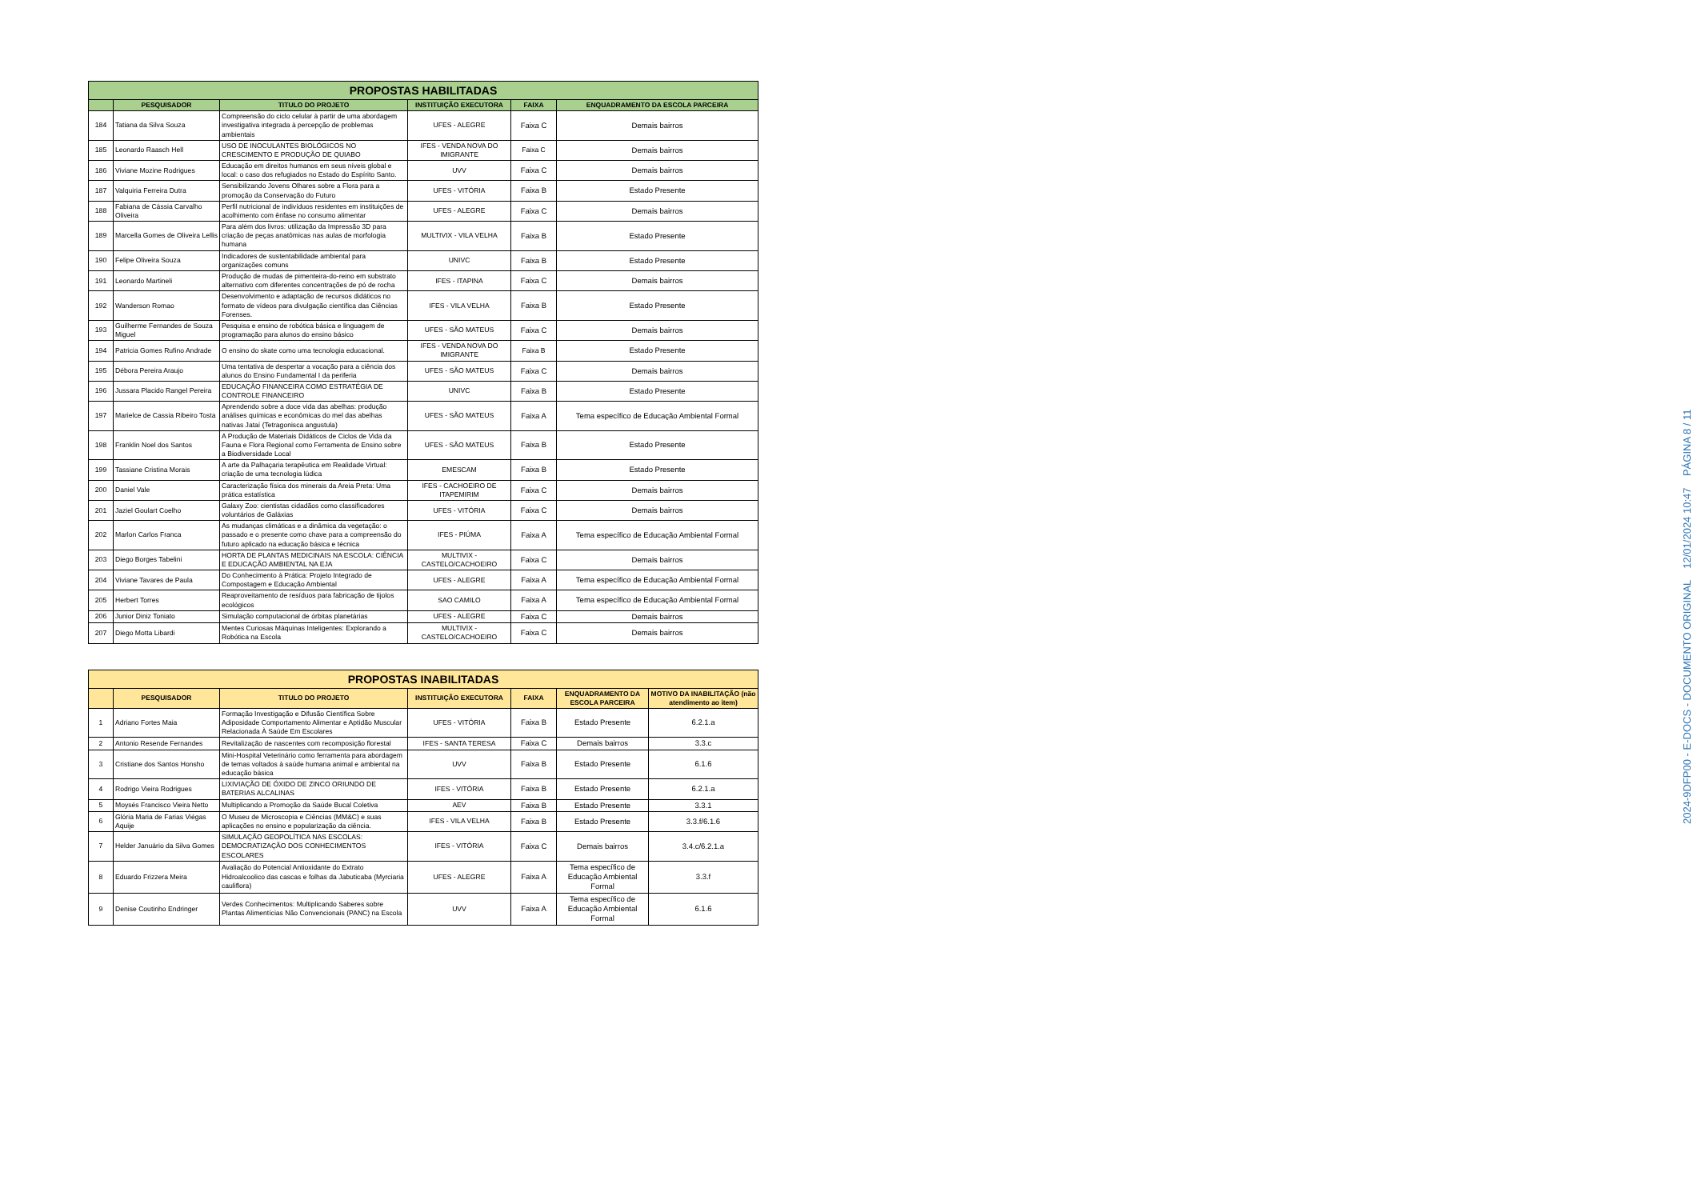| PROPOSTAS HABILITADAS | | | | | |
| | PESQUISADOR | TITULO DO PROJETO | INSTITUIÇÃO EXECUTORA | FAIXA | ENQUADRAMENTO DA ESCOLA PARCEIRA |
| 184 | Tatiana da Silva Souza | Compreensão do ciclo celular à partir de uma abordagem investigativa integrada à percepção de problemas ambientais | UFES - ALEGRE | Faixa C | Demais bairros |
| 185 | Leonardo Raasch Hell | USO DE INOCULANTES BIOLÓGICOS NO CRESCIMENTO E PRODUÇÃO DE QUIABO | IFES - VENDA NOVA DO IMIGRANTE | Faixa C | Demais bairros |
| 186 | Viviane Mozine Rodrigues | Educação em direitos humanos em seus níveis global e local: o caso dos refugiados no Estado do Espírito Santo. | UVV | Faixa C | Demais bairros |
| 187 | Valquiria Ferreira Dutra | Sensibilizando Jovens Olhares sobre a Flora para a promoção da Conservação do Futuro | UFES - VITÓRIA | Faixa B | Estado Presente |
| 188 | Fabiana de Cássia Carvalho Oliveira | Perfil nutricional de indivíduos residentes em instituições de acolhimento com ênfase no consumo alimentar | UFES - ALEGRE | Faixa C | Demais bairros |
| 189 | Marcella Gomes de Oliveira Lellis | Para além dos livros: utilização da Impressão 3D para criação de peças anatômicas nas aulas de morfologia humana | MULTIVIX - VILA VELHA | Faixa B | Estado Presente |
| 190 | Felipe Oliveira Souza | Indicadores de sustentabilidade ambiental para organizações comuns | UNIVC | Faixa B | Estado Presente |
| 191 | Leonardo Martineli | Produção de mudas de pimenteira-do-reino em substrato alternativo com diferentes concentrações de pó de rocha | IFES - ITAPINA | Faixa C | Demais bairros |
| 192 | Wanderson Romao | Desenvolvimento e adaptação de recursos didáticos no formato de vídeos para divulgação científica das Ciências Forenses. | IFES - VILA VELHA | Faixa B | Estado Presente |
| 193 | Guilherme Fernandes de Souza Miguel | Pesquisa e ensino de robótica básica e linguagem de programação para alunos do ensino básico | UFES - SÃO MATEUS | Faixa C | Demais bairros |
| 194 | Patricia Gomes Rufino Andrade | O ensino do skate como uma tecnologia educacional. | IFES - VENDA NOVA DO IMIGRANTE | Faixa B | Estado Presente |
| 195 | Débora Pereira Araujo | Uma tentativa de despertar a vocação para a ciência dos alunos do Ensino Fundamental I da periferia | UFES - SÃO MATEUS | Faixa C | Demais bairros |
| 196 | Jussara Placido Rangel Pereira | EDUCAÇÃO FINANCEIRA COMO ESTRATÉGIA DE CONTROLE FINANCEIRO | UNIVC | Faixa B | Estado Presente |
| 197 | Marielce de Cassia Ribeiro Tosta | Aprendendo sobre a doce vida das abelhas: produção análises químicas e econômicas do mel das abelhas nativas Jataí (Tetragonisca angustula) | UFES - SÃO MATEUS | Faixa A | Tema específico de Educação Ambiental Formal |
| 198 | Franklin Noel dos Santos | A Produção de Materiais Didáticos de Ciclos de Vida da Fauna e Flora Regional como Ferramenta de Ensino sobre a Biodiversidade Local | UFES - SÃO MATEUS | Faixa B | Estado Presente |
| 199 | Tassiane Cristina Morais | A arte da Palhaçaria terapêutica em Realidade Virtual: criação de uma tecnologia lúdica | EMESCAM | Faixa B | Estado Presente |
| 200 | Daniel Vale | Caracterização física dos minerais da Areia Preta: Uma prática estatística | IFES - CACHOEIRO DE ITAPEMIRIM | Faixa C | Demais bairros |
| 201 | Jaziel Goulart Coelho | Galaxy Zoo: cientistas cidadãos como classificadores voluntários de Galáxias | UFES - VITÓRIA | Faixa C | Demais bairros |
| 202 | Marlon Carlos Franca | As mudanças climáticas e a dinâmica da vegetação: o passado e o presente como chave para a compreensão do futuro aplicado na educação básica e técnica | IFES - PIÚMA | Faixa A | Tema específico de Educação Ambiental Formal |
| 203 | Diego Borges Tabelini | HORTA DE PLANTAS MEDICINAIS NA ESCOLA: CIÊNCIA E EDUCAÇÃO AMBIENTAL NA EJA | MULTIVIX - CASTELO/CACHOEIRO | Faixa C | Demais bairros |
| 204 | Viviane Tavares de Paula | Do Conhecimento à Prática: Projeto Integrado de Compostagem e Educação Ambiental | UFES - ALEGRE | Faixa A | Tema específico de Educação Ambiental Formal |
| 205 | Herbert Torres | Reaproveitamento de resíduos para fabricação de tijolos ecológicos | SAO CAMILO | Faixa A | Tema específico de Educação Ambiental Formal |
| 206 | Junior Diniz Toniato | Simulação computacional de órbitas planetárias | UFES - ALEGRE | Faixa C | Demais bairros |
| 207 | Diego Motta Libardi | Mentes Curiosas Máquinas Inteligentes: Explorando a Robótica na Escola | MULTIVIX - CASTELO/CACHOEIRO | Faixa C | Demais bairros |
| PROPOSTAS INABILITADAS | | | | | | |
| | PESQUISADOR | TITULO DO PROJETO | INSTITUIÇÃO EXECUTORA | FAIXA | ENQUADRAMENTO DA ESCOLA PARCEIRA | MOTIVO DA INABILITAÇÃO (não atendimento ao item) |
| 1 | Adriano Fortes Maia | Formação Investigação e Difusão Científica Sobre Adiposidade Comportamento Alimentar e Aptidão Muscular Relacionada À Saúde Em Escolares | UFES - VITÓRIA | Faixa B | Estado Presente | 6.2.1.a |
| 2 | Antonio Resende Fernandes | Revitalização de nascentes com recomposição florestal | IFES - SANTA TERESA | Faixa C | Demais bairros | 3.3.c |
| 3 | Cristiane dos Santos Honsho | Mini-Hospital Veterinário como ferramenta para abordagem de temas voltados à saúde humana animal e ambiental na educação básica | UVV | Faixa B | Estado Presente | 6.1.6 |
| 4 | Rodrigo Vieira Rodrigues | LIXIVIAÇÃO DE ÓXIDO DE ZINCO ORIUNDO DE BATERIAS ALCALINAS | IFES - VITÓRIA | Faixa B | Estado Presente | 6.2.1.a |
| 5 | Moysés Francisco Vieira Netto | Multiplicando a Promoção da Saúde Bucal Coletiva | AEV | Faixa B | Estado Presente | 3.3.1 |
| 6 | Glória Maria de Farias Viégas Aquije | O Museu de Microscopia e Ciências (MM&C) e suas aplicações no ensino e popularização da ciência. | IFES - VILA VELHA | Faixa B | Estado Presente | 3.3.f/6.1.6 |
| 7 | Helder Januário da Silva Gomes | SIMULAÇÃO GEOPOLÍTICA NAS ESCOLAS: DEMOCRATIZAÇÃO DOS CONHECIMENTOS ESCOLARES | IFES - VITÓRIA | Faixa C | Demais bairros | 3.4.c/6.2.1.a |
| 8 | Eduardo Frizzera Meira | Avaliação do Potencial Antioxidante do Extrato Hidroalcoolico das cascas e folhas da Jabuticaba (Myrciaria cauliflora) | UFES - ALEGRE | Faixa A | Tema específico de Educação Ambiental Formal | 3.3.f |
| 9 | Denise Coutinho Endringer | Verdes Conhecimentos: Multiplicando Saberes sobre Plantas Alimentícias Não Convencionais (PANC) na Escola | UVV | Faixa A | Tema específico de Educação Ambiental Formal | 6.1.6 |
2024-9DFP00 - E-DOCS - DOCUMENTO ORIGINAL 12/01/2024 10:47 PÁGINA 8 / 11